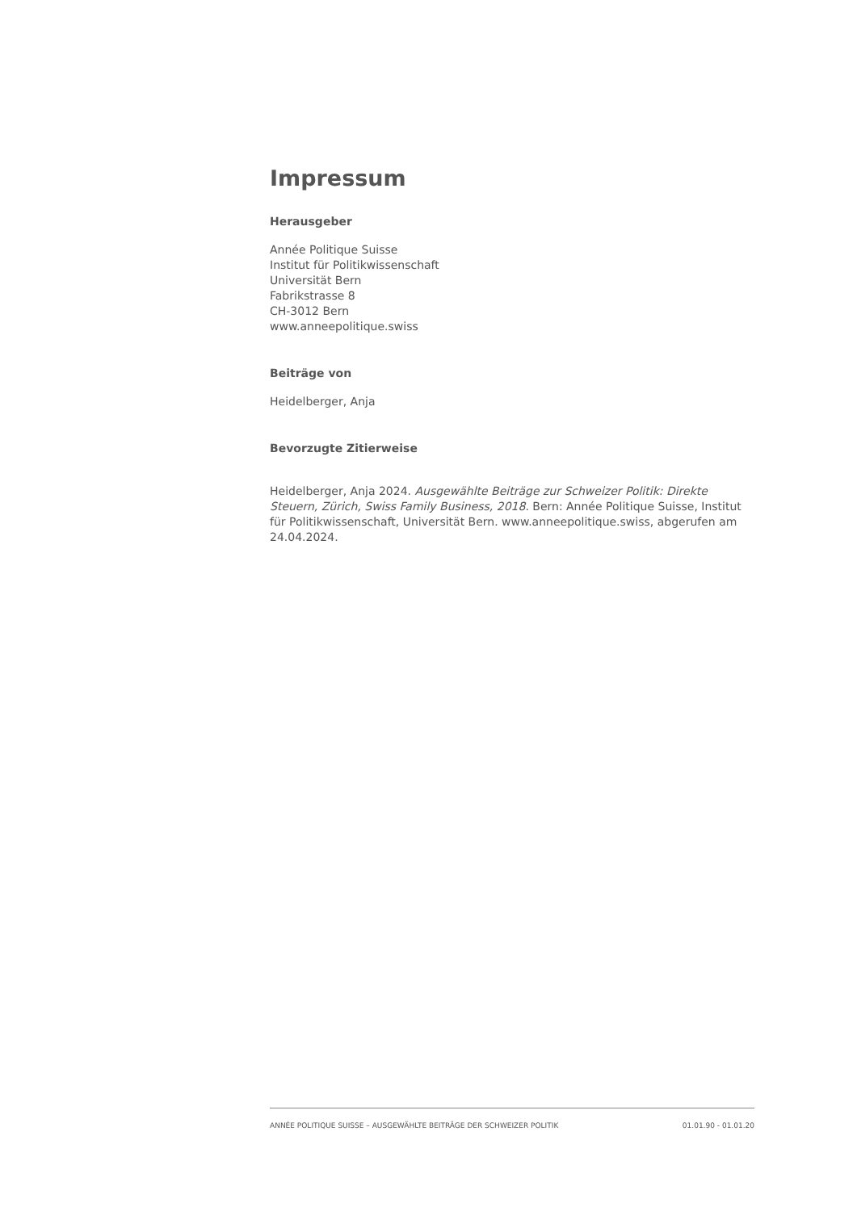Impressum
Herausgeber
Année Politique Suisse
Institut für Politikwissenschaft
Universität Bern
Fabrikstrasse 8
CH-3012 Bern
www.anneepolitique.swiss
Beiträge von
Heidelberger, Anja
Bevorzugte Zitierweise
Heidelberger, Anja 2024. Ausgewählte Beiträge zur Schweizer Politik: Direkte Steuern, Zürich, Swiss Family Business, 2018. Bern: Année Politique Suisse, Institut für Politikwissenschaft, Universität Bern. www.anneepolitique.swiss, abgerufen am 24.04.2024.
ANNÉE POLITIQUE SUISSE – AUSGEWÄHLTE BEITRÄGE DER SCHWEIZER POLITIK 01.01.90 - 01.01.20